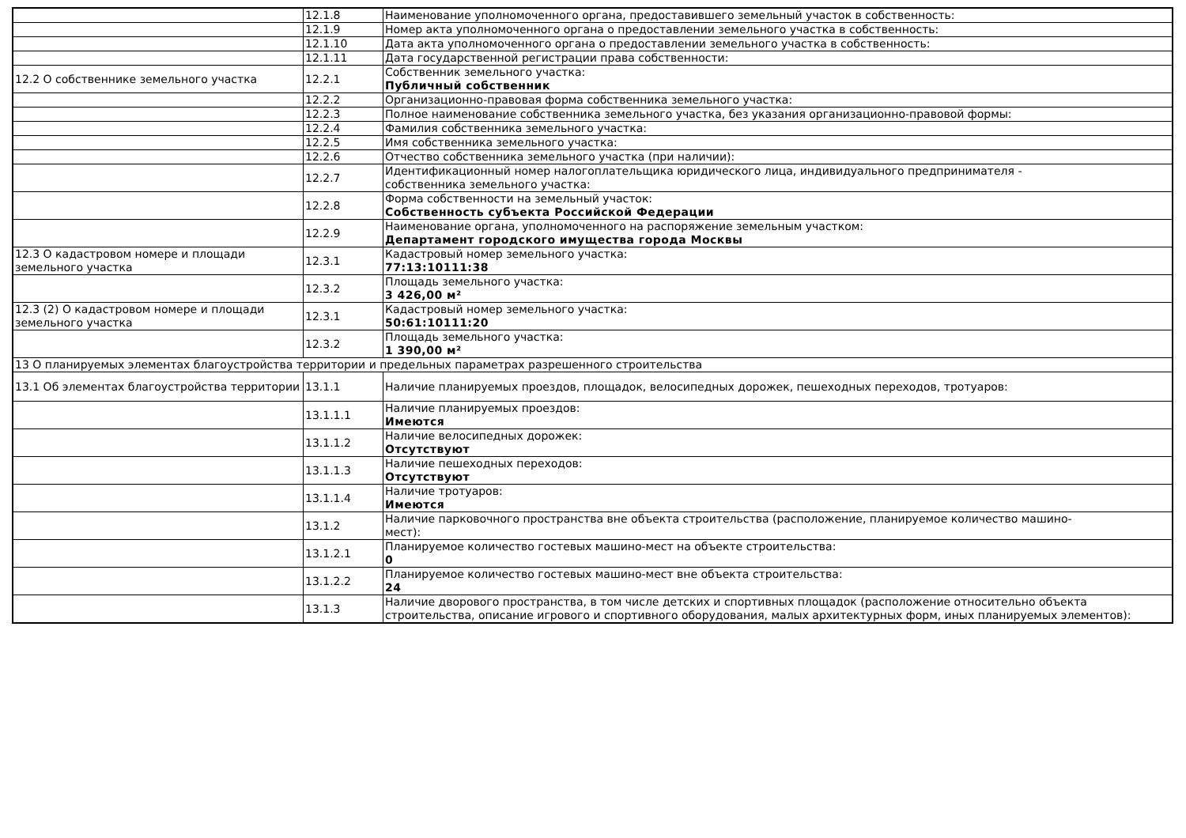| | 12.1.8 | Наименование уполномоченного органа, предоставившего земельный участок в собственность: |
| | 12.1.9 | Номер акта уполномоченного органа о предоставлении земельного участка в собственность: |
| | 12.1.10 | Дата акта уполномоченного органа о предоставлении земельного участка в собственность: |
| | 12.1.11 | Дата государственной регистрации права собственности: |
| 12.2 О собственнике земельного участка | 12.2.1 | Собственник земельного участка: Публичный собственник |
| | 12.2.2 | Организационно-правовая форма собственника земельного участка: |
| | 12.2.3 | Полное наименование собственника земельного участка, без указания организационно-правовой формы: |
| | 12.2.4 | Фамилия собственника земельного участка: |
| | 12.2.5 | Имя собственника земельного участка: |
| | 12.2.6 | Отчество собственника земельного участка (при наличии): |
| | 12.2.7 | Идентификационный номер налогоплательщика юридического лица, индивидуального предпринимателя - собственника земельного участка: |
| | 12.2.8 | Форма собственности на земельный участок: Собственность субъекта Российской Федерации |
| | 12.2.9 | Наименование органа, уполномоченного на распоряжение земельным участком: Департамент городского имущества города Москвы |
| 12.3 О кадастровом номере и площади земельного участка | 12.3.1 | Кадастровый номер земельного участка: 77:13:10111:38 |
| | 12.3.2 | Площадь земельного участка: 3 426,00 м² |
| 12.3 (2) О кадастровом номере и площади земельного участка | 12.3.1 | Кадастровый номер земельного участка: 50:61:10111:20 |
| | 12.3.2 | Площадь земельного участка: 1 390,00 м² |
| 13 О планируемых элементах благоустройства территории и предельных параметрах разрешенного строительства | | |
| 13.1 Об элементах благоустройства территории | 13.1.1 | Наличие планируемых проездов, площадок, велосипедных дорожек, пешеходных переходов, тротуаров: |
| | 13.1.1.1 | Наличие планируемых проездов: Имеются |
| | 13.1.1.2 | Наличие велосипедных дорожек: Отсутствуют |
| | 13.1.1.3 | Наличие пешеходных переходов: Отсутствуют |
| | 13.1.1.4 | Наличие тротуаров: Имеются |
| | 13.1.2 | Наличие парковочного пространства вне объекта строительства (расположение, планируемое количество машино- мест): |
| | 13.1.2.1 | Планируемое количество гостевых машино-мест на объекте строительства: 0 |
| | 13.1.2.2 | Планируемое количество гостевых машино-мест вне объекта строительства: 24 |
| | 13.1.3 | Наличие дворового пространства, в том числе детских и спортивных площадок (расположение относительно объекта строительства, описание игрового и спортивного оборудования, малых архитектурных форм, иных планируемых элементов): |